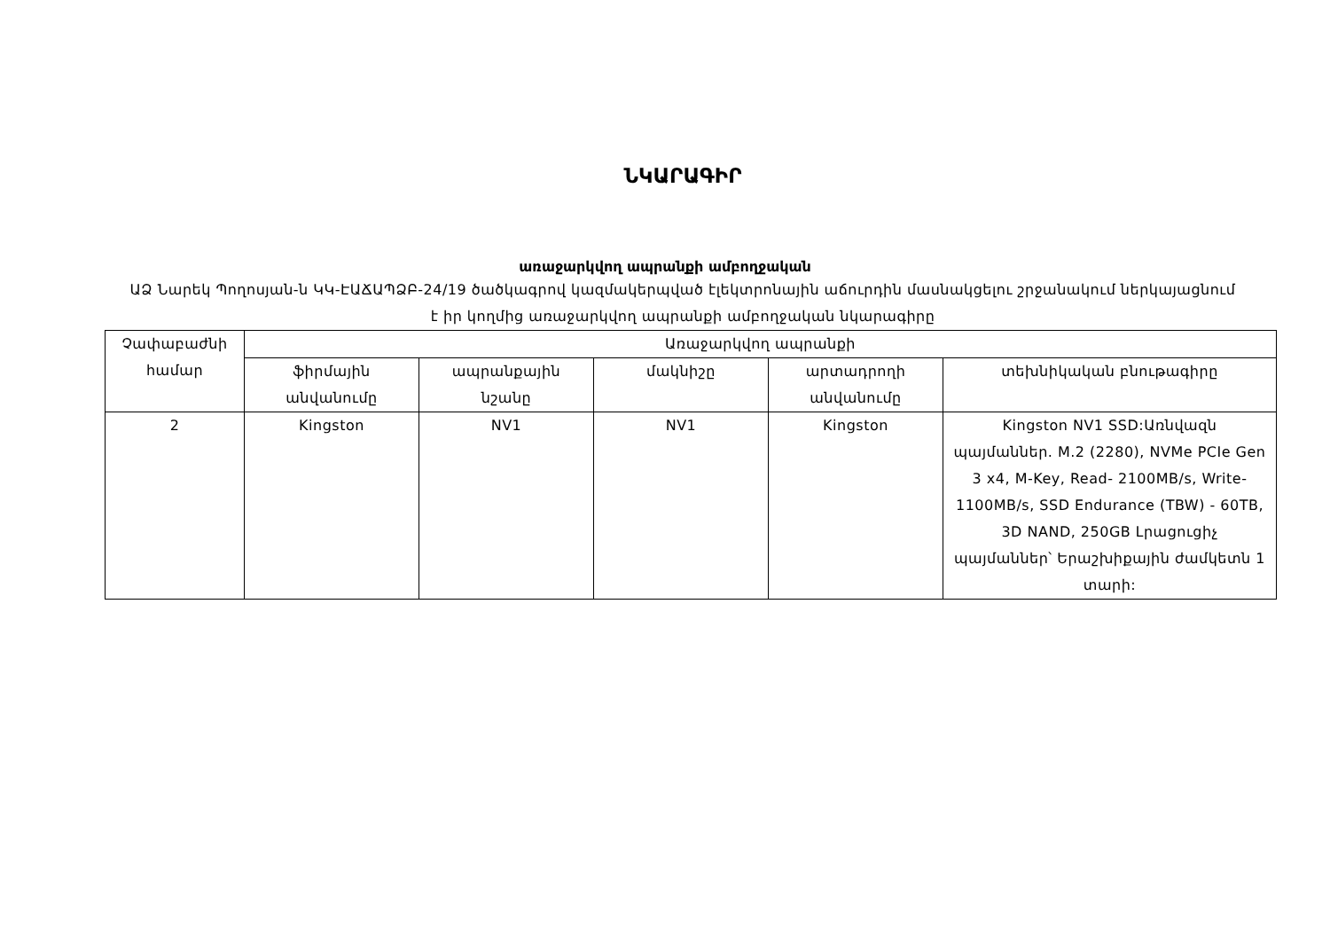ՆԿԱՐԱԳԻՐ
առաջարկվող ապրանքի ամբողջական
ԱՁ Նարեկ Պողոսյան-ն ԿԿ-ԷԱՃԱՊՁԲ-24/19 ծածկագրով կազմակերպված էլեկտրոնային աճուրդին մասնակցելու շրջանակում ներկայացնում է իր կողմից առաջարկվող ապրանքի ամբողջական նկարագիրը
| Չափաբաժնի համար | Առաջարկվող ապրանքի | | | | |
| --- | --- | --- | --- | --- | --- |
| | ֆիրմային անվանումը | ապրանքային նշանը | մակնիշը | արտադրողի անվանումը | տեխնիկական բնութագիրը |
| 2 | Kingston | NV1 | NV1 | Kingston | Kingston NV1 SSD:Առնվազն պայմաններ. M.2 (2280), NVMe PCIe Gen 3 x4, M-Key, Read- 2100MB/s, Write- 1100MB/s, SSD Endurance (TBW) - 60TB, 3D NAND, 250GB Լրացուցիչ պայմաններ՝ Երաշխիքային ժամկետն 1 տարի: |